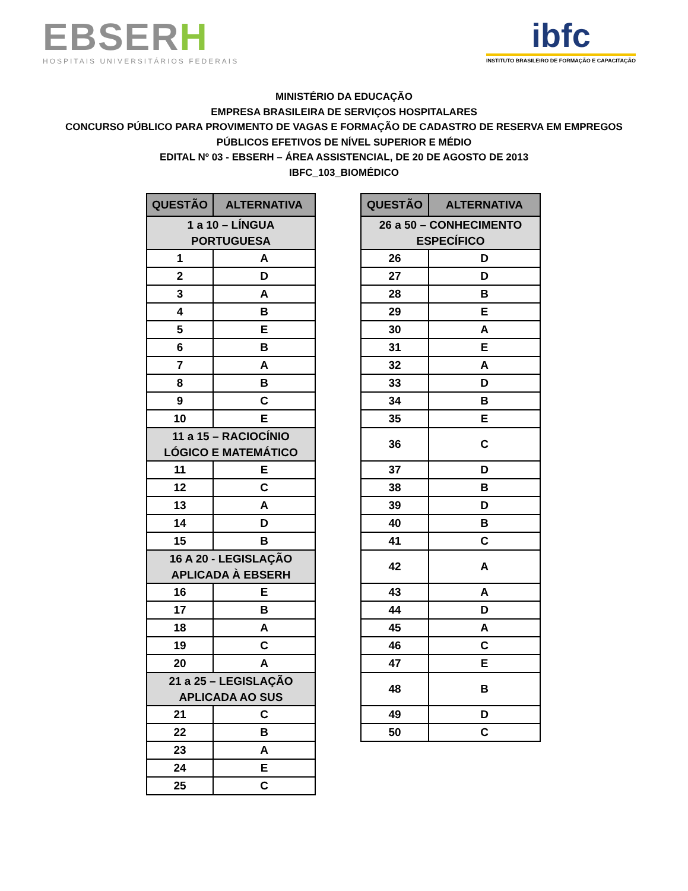EBSERH
HOSPITAIS UNIVERSITÁRIOS FEDERAIS
ibfc
INSTITUTO BRASILEIRO DE FORMAÇÃO E CAPACITAÇÃO
MINISTÉRIO DA EDUCAÇÃO
EMPRESA BRASILEIRA DE SERVIÇOS HOSPITALARES
CONCURSO PÚBLICO PARA PROVIMENTO DE VAGAS E FORMAÇÃO DE CADASTRO DE RESERVA EM EMPREGOS
PÚBLICOS EFETIVOS DE NÍVEL SUPERIOR E MÉDIO
EDITAL Nº 03 - EBSERH – ÁREA ASSISTENCIAL, DE 20 DE AGOSTO DE 2013
IBFC_103_BIOMÉDICO
| QUESTÃO | ALTERNATIVA |
| --- | --- |
| 1 a 10 – LÍNGUA PORTUGUESA | |
| 1 | A |
| 2 | D |
| 3 | A |
| 4 | B |
| 5 | E |
| 6 | B |
| 7 | A |
| 8 | B |
| 9 | C |
| 10 | E |
| 11 a 15 – RACIOCÍNIO LÓGICO E MATEMÁTICO | |
| 11 | E |
| 12 | C |
| 13 | A |
| 14 | D |
| 15 | B |
| 16 A 20 - LEGISLAÇÃO APLICADA À EBSERH | |
| 16 | E |
| 17 | B |
| 18 | A |
| 19 | C |
| 20 | A |
| 21 a 25 – LEGISLAÇÃO APLICADA AO SUS | |
| 21 | C |
| 22 | B |
| 23 | A |
| 24 | E |
| 25 | C |
| QUESTÃO | ALTERNATIVA |
| --- | --- |
| 26 a 50 – CONHECIMENTO ESPECÍFICO | |
| 26 | D |
| 27 | D |
| 28 | B |
| 29 | E |
| 30 | A |
| 31 | E |
| 32 | A |
| 33 | D |
| 34 | B |
| 35 | E |
| 36 | C |
| 37 | D |
| 38 | B |
| 39 | D |
| 40 | B |
| 41 | C |
| 42 | A |
| 43 | A |
| 44 | D |
| 45 | A |
| 46 | C |
| 47 | E |
| 48 | B |
| 49 | D |
| 50 | C |